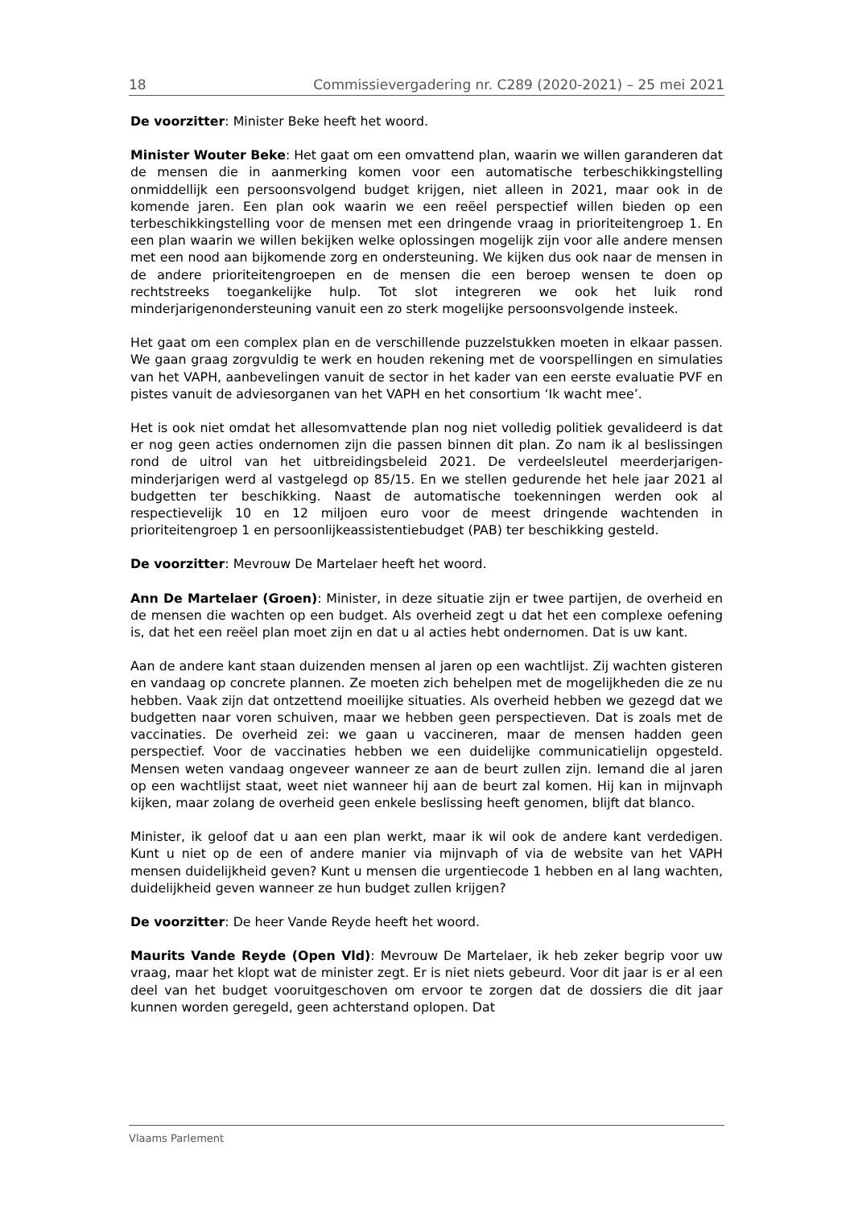18 Commissievergadering nr. C289 (2020-2021) – 25 mei 2021
De voorzitter: Minister Beke heeft het woord.
Minister Wouter Beke: Het gaat om een omvattend plan, waarin we willen garanderen dat de mensen die in aanmerking komen voor een automatische terbeschikkingstelling onmiddellijk een persoonsvolgend budget krijgen, niet alleen in 2021, maar ook in de komende jaren. Een plan ook waarin we een reëel perspectief willen bieden op een terbeschikkingstelling voor de mensen met een dringende vraag in prioriteitengroep 1. En een plan waarin we willen bekijken welke oplossingen mogelijk zijn voor alle andere mensen met een nood aan bijkomende zorg en ondersteuning. We kijken dus ook naar de mensen in de andere prioriteitengroepen en de mensen die een beroep wensen te doen op rechtstreeks toegankelijke hulp. Tot slot integreren we ook het luik rond minderjarigenondersteuning vanuit een zo sterk mogelijke persoonsvolgende insteek.
Het gaat om een complex plan en de verschillende puzzelstukken moeten in elkaar passen. We gaan graag zorgvuldig te werk en houden rekening met de voorspellingen en simulaties van het VAPH, aanbevelingen vanuit de sector in het kader van een eerste evaluatie PVF en pistes vanuit de adviesorganen van het VAPH en het consortium ‘Ik wacht mee’.
Het is ook niet omdat het allesomvattende plan nog niet volledig politiek gevalideerd is dat er nog geen acties ondernomen zijn die passen binnen dit plan. Zo nam ik al beslissingen rond de uitrol van het uitbreidingsbeleid 2021. De verdeelsleutel meerderjarigen-minderjarigen werd al vastgelegd op 85/15. En we stellen gedurende het hele jaar 2021 al budgetten ter beschikking. Naast de automatische toekenningen werden ook al respectievelijk 10 en 12 miljoen euro voor de meest dringende wachtenden in prioriteitengroep 1 en persoonlijkeassistentiebudget (PAB) ter beschikking gesteld.
De voorzitter: Mevrouw De Martelaer heeft het woord.
Ann De Martelaer (Groen): Minister, in deze situatie zijn er twee partijen, de overheid en de mensen die wachten op een budget. Als overheid zegt u dat het een complexe oefening is, dat het een reëel plan moet zijn en dat u al acties hebt ondernomen. Dat is uw kant.
Aan de andere kant staan duizenden mensen al jaren op een wachtlijst. Zij wachten gisteren en vandaag op concrete plannen. Ze moeten zich behelpen met de mogelijkheden die ze nu hebben. Vaak zijn dat ontzettend moeilijke situaties. Als overheid hebben we gezegd dat we budgetten naar voren schuiven, maar we hebben geen perspectieven. Dat is zoals met de vaccinaties. De overheid zei: we gaan u vaccineren, maar de mensen hadden geen perspectief. Voor de vaccinaties hebben we een duidelijke communicatielijn opgesteld. Mensen weten vandaag ongeveer wanneer ze aan de beurt zullen zijn. Iemand die al jaren op een wachtlijst staat, weet niet wanneer hij aan de beurt zal komen. Hij kan in mijnvaph kijken, maar zolang de overheid geen enkele beslissing heeft genomen, blijft dat blanco.
Minister, ik geloof dat u aan een plan werkt, maar ik wil ook de andere kant verdedigen. Kunt u niet op de een of andere manier via mijnvaph of via de website van het VAPH mensen duidelijkheid geven? Kunt u mensen die urgentiecode 1 hebben en al lang wachten, duidelijkheid geven wanneer ze hun budget zullen krijgen?
De voorzitter: De heer Vande Reyde heeft het woord.
Maurits Vande Reyde (Open Vld): Mevrouw De Martelaer, ik heb zeker begrip voor uw vraag, maar het klopt wat de minister zegt. Er is niet niets gebeurd. Voor dit jaar is er al een deel van het budget vooruitgeschoven om ervoor te zorgen dat de dossiers die dit jaar kunnen worden geregeld, geen achterstand oplopen. Dat
Vlaams Parlement